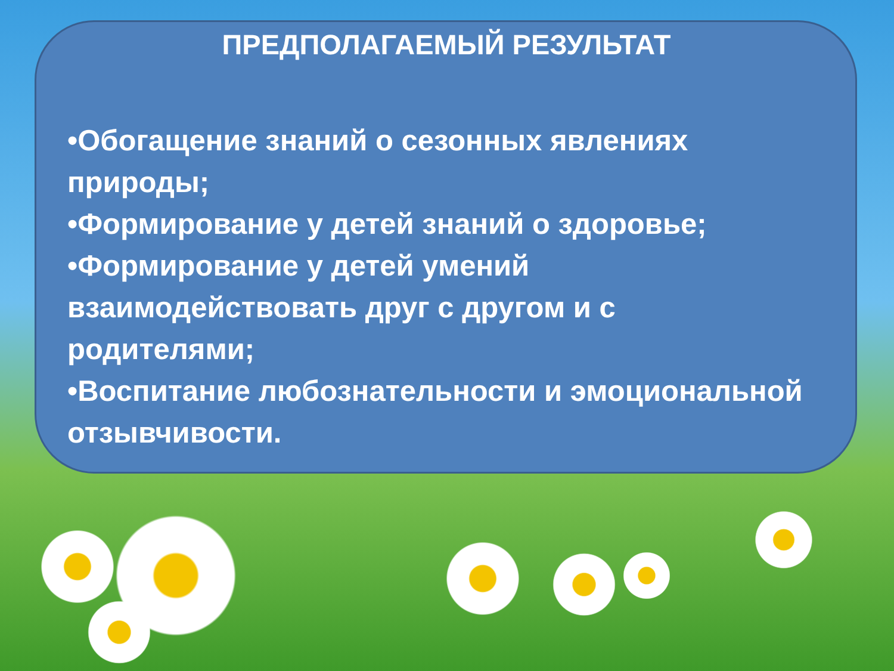ПРЕДПОЛАГАЕМЫЙ РЕЗУЛЬТАТ
•Обогащение знаний о сезонных явлениях
природы;
•Формирование у детей знаний о здоровье;
•Формирование у детей умений
взаимодействовать друг с другом и с
родителями;
•Воспитание любознательности и эмоциональной
отзывчивости.